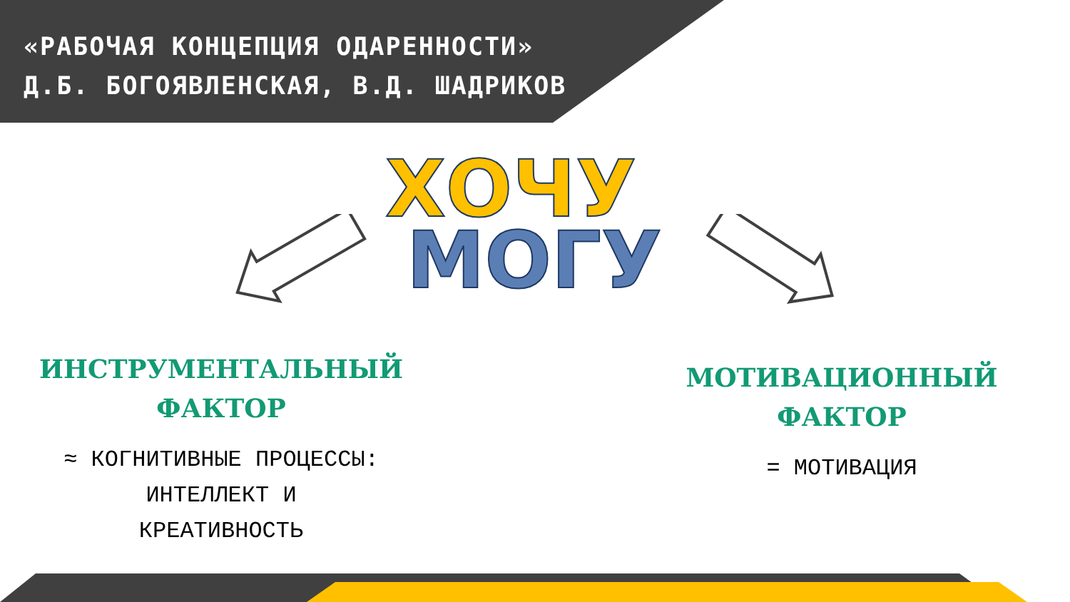«РАБОЧАЯ КОНЦЕПЦИЯ ОДАРЕННОСТИ»
Д.Б. БОГОЯВЛЕНСКАЯ, В.Д. ШАДРИКОВ
ХОЧУ
МОГУ
ИНСТРУМЕНТАЛЬНЫЙ
ФАКТОР
≈ КОГНИТИВНЫЕ ПРОЦЕССЫ:
ИНТЕЛЛЕКТ И
КРЕАТИВНОСТЬ
МОТИВАЦИОННЫЙ
ФАКТОР
= МОТИВАЦИЯ